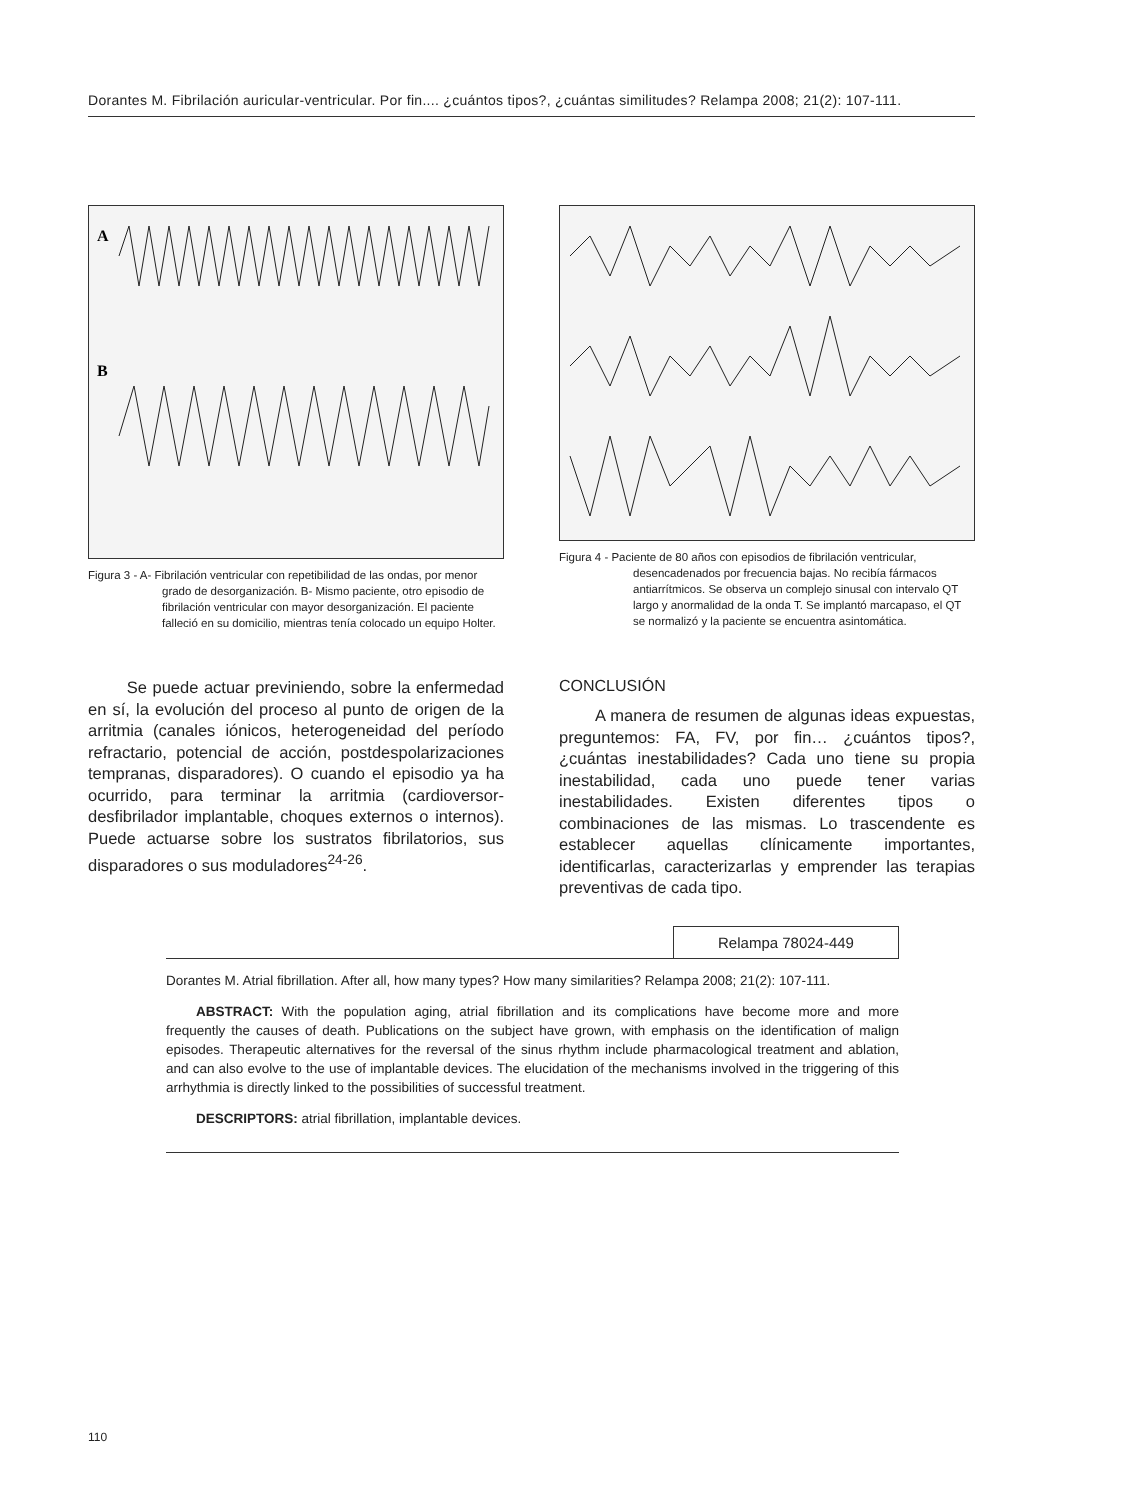Dorantes M. Fibrilación auricular-ventricular. Por fin.... ¿cuántos tipos?, ¿cuántas similitudes? Relampa 2008; 21(2): 107-111.
A
B
Figura 3 - A- Fibrilación ventricular con repetibilidad de las ondas, por menor grado de desorganización. B- Mismo paciente, otro episodio de fibrilación ventricular con mayor desorganización. El paciente falleció en su domicilio, mientras tenía colocado un equipo Holter.
Se puede actuar previniendo, sobre la enfermedad en sí, la evolución del proceso al punto de origen de la arritmia (canales iónicos, heterogeneidad del período refractario, potencial de acción, postdespolarizaciones tempranas, disparadores). O cuando el episodio ya ha ocurrido, para terminar la arritmia (cardioversor-desfibrilador implantable, choques externos o internos). Puede actuarse sobre los sustratos fibrilatorios, sus disparadores o sus moduladores<sup>24-26</sup>.
Figura 4 - Paciente de 80 años con episodios de fibrilación ventricular, desencadenados por frecuencia bajas. No recibía fármacos antiarrítmicos. Se observa un complejo sinusal con intervalo QT largo y anormalidad de la onda T. Se implantó marcapaso, el QT se normalizó y la paciente se encuentra asintomática.
CONCLUSIÓN
A manera de resumen de algunas ideas expuestas, preguntemos: FA, FV, por fin… ¿cuántos tipos?, ¿cuántas inestabilidades? Cada uno tiene su propia inestabilidad, cada uno puede tener varias inestabilidades. Existen diferentes tipos o combinaciones de las mismas. Lo trascendente es establecer aquellas clínicamente importantes, identificarlas, caracterizarlas y emprender las terapias preventivas de cada tipo.
Relampa 78024-449
Dorantes M. Atrial fibrillation. After all, how many types? How many similarities? Relampa 2008; 21(2): 107-111.
ABSTRACT: With the population aging, atrial fibrillation and its complications have become more and more frequently the causes of death. Publications on the subject have grown, with emphasis on the identification of malign episodes. Therapeutic alternatives for the reversal of the sinus rhythm include pharmacological treatment and ablation, and can also evolve to the use of implantable devices. The elucidation of the mechanisms involved in the triggering of this arrhythmia is directly linked to the possibilities of successful treatment.
DESCRIPTORS: atrial fibrillation, implantable devices.
110